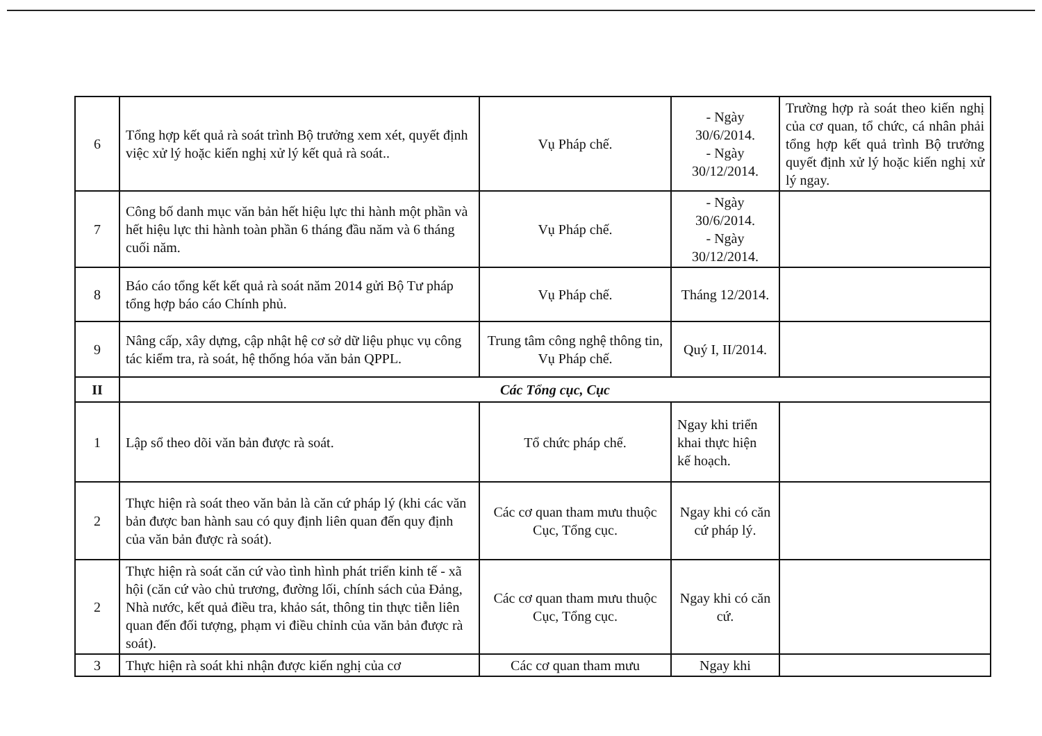| 6 | Tổng hợp kết quả rà soát trình Bộ trưởng xem xét, quyết định việc xử lý hoặc kiến nghị xử lý kết quả rà soát.. | Vụ Pháp chế. | - Ngày 30/6/2014. - Ngày 30/12/2014. | Trường hợp rà soát theo kiến nghị của cơ quan, tổ chức, cá nhân phải tổng hợp kết quả trình Bộ trưởng quyết định xử lý hoặc kiến nghị xử lý ngay. |
| 7 | Công bố danh mục văn bản hết hiệu lực thi hành một phần và hết hiệu lực thi hành toàn phần 6 tháng đầu năm và 6 tháng cuối năm. | Vụ Pháp chế. | - Ngày 30/6/2014. - Ngày 30/12/2014. | |
| 8 | Báo cáo tổng kết kết quả rà soát năm 2014 gửi Bộ Tư pháp tổng hợp báo cáo Chính phủ. | Vụ Pháp chế. | Tháng 12/2014. | |
| 9 | Nâng cấp, xây dựng, cập nhật hệ cơ sở dữ liệu phục vụ công tác kiểm tra, rà soát, hệ thống hóa văn bản QPPL. | Trung tâm công nghệ thông tin, Vụ Pháp chế. | Quý I, II/2014. | |
| II | Các Tổng cục, Cục | | | |
| 1 | Lập sổ theo dõi văn bản được rà soát. | Tổ chức pháp chế. | Ngay khi triển khai thực hiện kế hoạch. | |
| 2 | Thực hiện rà soát theo văn bản là căn cứ pháp lý (khi các văn bản được ban hành sau có quy định liên quan đến quy định của văn bản được rà soát). | Các cơ quan tham mưu thuộc Cục, Tổng cục. | Ngay khi có căn cứ pháp lý. | |
| 2 | Thực hiện rà soát căn cứ vào tình hình phát triển kinh tế - xã hội (căn cứ vào chủ trương, đường lối, chính sách của Đảng, Nhà nước, kết quả điều tra, khảo sát, thông tin thực tiễn liên quan đến đối tượng, phạm vi điều chỉnh của văn bản được rà soát). | Các cơ quan tham mưu thuộc Cục, Tổng cục. | Ngay khi có căn cứ. | |
| 3 | Thực hiện rà soát khi nhận được kiến nghị của cơ | Các cơ quan tham mưu | Ngay khi | |